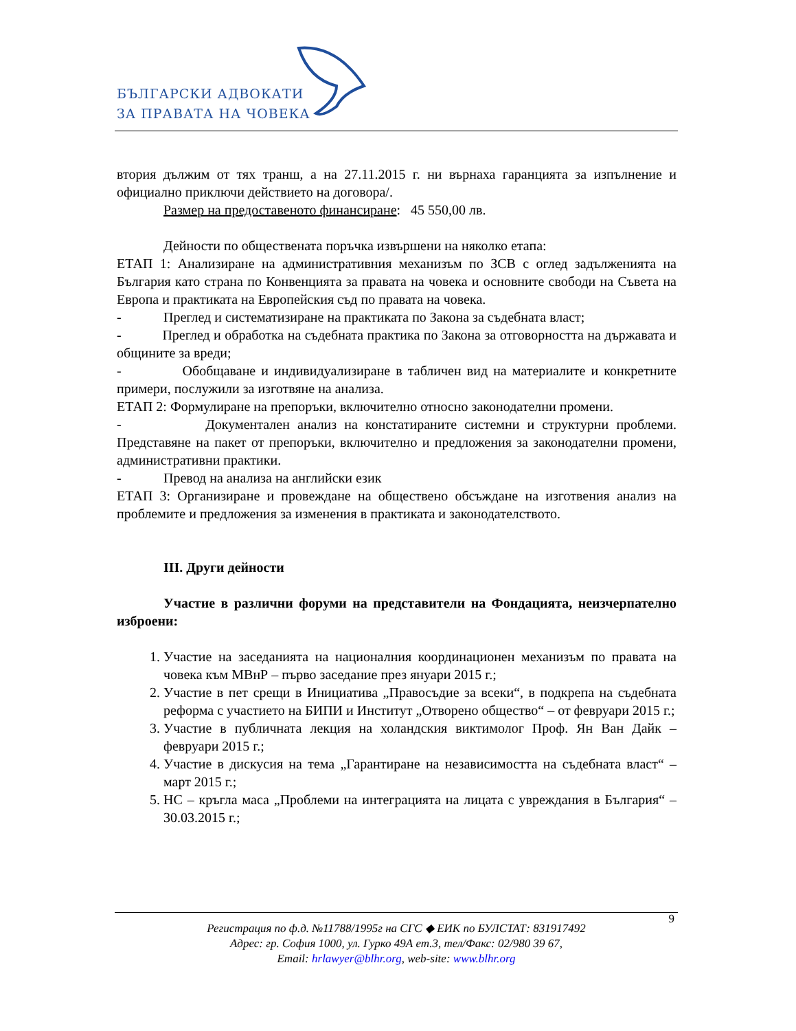БЪЛГАРСКИ АДВОКАТИ
ЗА ПРАВАТА НА ЧОВЕКА
втория дължим от тях транш, а на 27.11.2015 г. ни върнаха гаранцията за изпълнение и официално приключи действието на договора/.
Размер на предоставеното финансиране: 45 550,00 лв.
Дейности по обществената поръчка извършени на няколко етапа:
ЕТАП 1: Анализиране на административния механизъм по ЗСВ с оглед задълженията на България като страна по Конвенцията за правата на човека и основните свободи на Съвета на Европа и практиката на Европейския съд по правата на човека.
- Преглед и систематизиране на практиката по Закона за съдебната власт;
- Преглед и обработка на съдебната практика по Закона за отговорността на държавата и общините за вреди;
- Обобщаване и индивидуализиране в табличен вид на материалите и конкретните примери, послужили за изготвяне на анализа.
ЕТАП 2: Формулиране на препоръки, включително относно законодателни промени.
- Документален анализ на констатираните системни и структурни проблеми. Представяне на пакет от препоръки, включително и предложения за законодателни промени, административни практики.
- Превод на анализа на английски език
ЕТАП 3: Организиране и провеждане на обществено обсъждане на изготвения анализ на проблемите и предложения за изменения в практиката и законодателството.
III. Други дейности
Участие в различни форуми на представители на Фондацията, неизчерпателно изброени:
1. Участие на заседанията на националния координационен механизъм по правата на човека към МВнР – първо заседание през януари 2015 г.;
2. Участие в пет срещи в Инициатива „Правосъдие за всеки“, в подкрепа на съдебната реформа с участието на БИПИ и Институт „Отворено общество“ – от февруари 2015 г.;
3. Участие в публичната лекция на холандския виктимолог Проф. Ян Ван Дайк – февруари 2015 г.;
4. Участие в дискусия на тема „Гарантиране на независимостта на съдебната власт“ – март 2015 г.;
5. НС – кръгла маса „Проблеми на интеграцията на лицата с увреждания в България“ – 30.03.2015 г.;
9
Регистрация по ф.д. №11788/1995г на СГС ◆ ЕИК по БУЛСТАТ: 831917492
Адрес: гр. София 1000, ул. Гурко 49А ет.3, тел/Факс: 02/980 39 67,
Email: hrlawyer@blhr.org, web-site: www.blhr.org